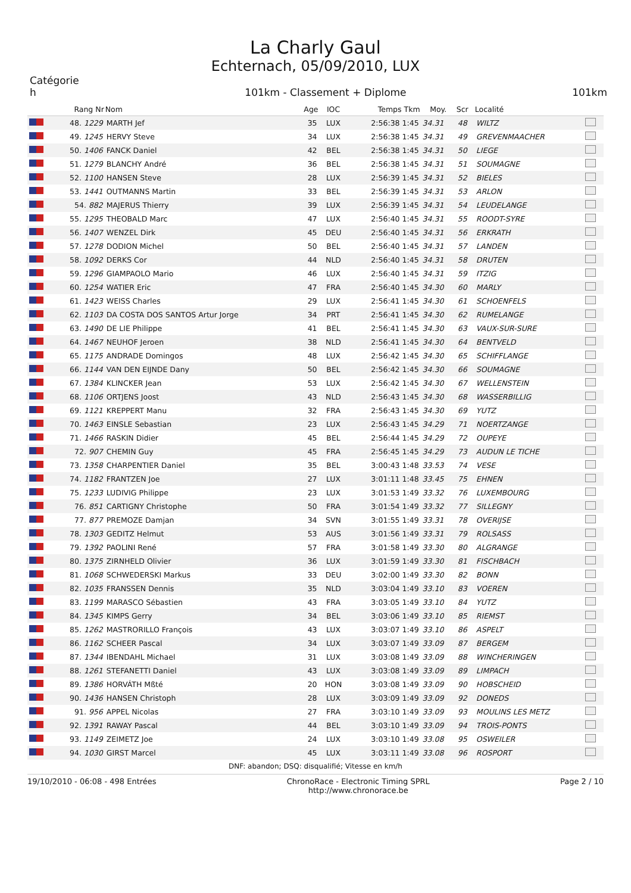La Charly Gaul
Echternach, 05/09/2010, LUX
Catégorie
h
101km - Classement + Diplome
101km
| | Rang Nr | Nom | Age | IOC | Temps Tkm | Moy. | Scr | Localité | |
| --- | --- | --- | --- | --- | --- | --- | --- | --- | --- |
| | 48. 1229 | MARTH Jef | 35 | LUX | 2:56:38 1:45 | 34.31 | 48 | WILTZ | |
| | 49. 1245 | HERVY Steve | 34 | LUX | 2:56:38 1:45 | 34.31 | 49 | GREVENMAACHER | |
| | 50. 1406 | FANCK Daniel | 42 | BEL | 2:56:38 1:45 | 34.31 | 50 | LIEGE | |
| | 51. 1279 | BLANCHY André | 36 | BEL | 2:56:38 1:45 | 34.31 | 51 | SOUMAGNE | |
| | 52. 1100 | HANSEN Steve | 28 | LUX | 2:56:39 1:45 | 34.31 | 52 | BIELES | |
| | 53. 1441 | OUTMANNS Martin | 33 | BEL | 2:56:39 1:45 | 34.31 | 53 | ARLON | |
| | 54. 882 | MAJERUS Thierry | 39 | LUX | 2:56:39 1:45 | 34.31 | 54 | LEUDELANGE | |
| | 55. 1295 | THEOBALD Marc | 47 | LUX | 2:56:40 1:45 | 34.31 | 55 | ROODT-SYRE | |
| | 56. 1407 | WENZEL Dirk | 45 | DEU | 2:56:40 1:45 | 34.31 | 56 | ERKRATH | |
| | 57. 1278 | DODION Michel | 50 | BEL | 2:56:40 1:45 | 34.31 | 57 | LANDEN | |
| | 58. 1092 | DERKS Cor | 44 | NLD | 2:56:40 1:45 | 34.31 | 58 | DRUTEN | |
| | 59. 1296 | GIAMPAOLO Mario | 46 | LUX | 2:56:40 1:45 | 34.31 | 59 | ITZIG | |
| | 60. 1254 | WATIER Eric | 47 | FRA | 2:56:40 1:45 | 34.30 | 60 | MARLY | |
| | 61. 1423 | WEISS Charles | 29 | LUX | 2:56:41 1:45 | 34.30 | 61 | SCHOENFELS | |
| | 62. 1103 | DA COSTA DOS SANTOS Artur Jorge | 34 | PRT | 2:56:41 1:45 | 34.30 | 62 | RUMELANGE | |
| | 63. 1490 | DE LIE Philippe | 41 | BEL | 2:56:41 1:45 | 34.30 | 63 | VAUX-SUR-SURE | |
| | 64. 1467 | NEUHOF Jeroen | 38 | NLD | 2:56:41 1:45 | 34.30 | 64 | BENTVELD | |
| | 65. 1175 | ANDRADE Domingos | 48 | LUX | 2:56:42 1:45 | 34.30 | 65 | SCHIFFLANGE | |
| | 66. 1144 | VAN DEN EIJNDE Dany | 50 | BEL | 2:56:42 1:45 | 34.30 | 66 | SOUMAGNE | |
| | 67. 1384 | KLINCKER Jean | 53 | LUX | 2:56:42 1:45 | 34.30 | 67 | WELLENSTEIN | |
| | 68. 1106 | ORTJENS Joost | 43 | NLD | 2:56:43 1:45 | 34.30 | 68 | WASSERBILLIG | |
| | 69. 1121 | KREPPERT Manu | 32 | FRA | 2:56:43 1:45 | 34.30 | 69 | YUTZ | |
| | 70. 1463 | EINSLE Sebastian | 23 | LUX | 2:56:43 1:45 | 34.29 | 71 | NOERTZANGE | |
| | 71. 1466 | RASKIN Didier | 45 | BEL | 2:56:44 1:45 | 34.29 | 72 | OUPEYE | |
| | 72. 907 | CHEMIN Guy | 45 | FRA | 2:56:45 1:45 | 34.29 | 73 | AUDUN LE TICHE | |
| | 73. 1358 | CHARPENTIER Daniel | 35 | BEL | 3:00:43 1:48 | 33.53 | 74 | VESE | |
| | 74. 1182 | FRANTZEN Joe | 27 | LUX | 3:01:11 1:48 | 33.45 | 75 | EHNEN | |
| | 75. 1233 | LUDIVIG Philippe | 23 | LUX | 3:01:53 1:49 | 33.32 | 76 | LUXEMBOURG | |
| | 76. 851 | CARTIGNY Christophe | 50 | FRA | 3:01:54 1:49 | 33.32 | 77 | SILLEGNY | |
| | 77. 877 | PREMOZE Damjan | 34 | SVN | 3:01:55 1:49 | 33.31 | 78 | OVERIJSE | |
| | 78. 1303 | GEDITZ Helmut | 53 | AUS | 3:01:56 1:49 | 33.31 | 79 | ROLSASS | |
| | 79. 1392 | PAOLINI René | 57 | FRA | 3:01:58 1:49 | 33.30 | 80 | ALGRANGE | |
| | 80. 1375 | ZIRNHELD Olivier | 36 | LUX | 3:01:59 1:49 | 33.30 | 81 | FISCHBACH | |
| | 81. 1068 | SCHWEDERSKI Markus | 33 | DEU | 3:02:00 1:49 | 33.30 | 82 | BONN | |
| | 82. 1035 | FRANSSEN Dennis | 35 | NLD | 3:03:04 1:49 | 33.10 | 83 | VOEREN | |
| | 83. 1199 | MARASCO Sébastien | 43 | FRA | 3:03:05 1:49 | 33.10 | 84 | YUTZ | |
| | 84. 1345 | KIMPS Gerry | 34 | BEL | 3:03:06 1:49 | 33.10 | 85 | RIEMST | |
| | 85. 1262 | MASTRORILLO François | 43 | LUX | 3:03:07 1:49 | 33.10 | 86 | ASPELT | |
| | 86. 1162 | SCHEER Pascal | 34 | LUX | 3:03:07 1:49 | 33.09 | 87 | BERGEM | |
| | 87. 1344 | IBENDAHL Michael | 31 | LUX | 3:03:08 1:49 | 33.09 | 88 | WINCHERINGEN | |
| | 88. 1261 | STEFANETTI Daniel | 43 | LUX | 3:03:08 1:49 | 33.09 | 89 | LIMPACH | |
| | 89. 1386 | HORVÁTH Mßté | 20 | HON | 3:03:08 1:49 | 33.09 | 90 | HOBSCHEID | |
| | 90. 1436 | HANSEN Christoph | 28 | LUX | 3:03:09 1:49 | 33.09 | 92 | DONEDS | |
| | 91. 956 | APPEL Nicolas | 27 | FRA | 3:03:10 1:49 | 33.09 | 93 | MOULINS LES METZ | |
| | 92. 1391 | RAWAY Pascal | 44 | BEL | 3:03:10 1:49 | 33.09 | 94 | TROIS-PONTS | |
| | 93. 1149 | ZEIMETZ Joe | 24 | LUX | 3:03:10 1:49 | 33.08 | 95 | OSWEILER | |
| | 94. 1030 | GIRST Marcel | 45 | LUX | 3:03:11 1:49 | 33.08 | 96 | ROSPORT | |
DNF: abandon; DSQ: disqualifié; Vitesse en km/h
19/10/2010 - 06:08 - 498 Entrées
ChronoRace - Electronic Timing SPRL
http://www.chronorace.be
Page 2 / 10